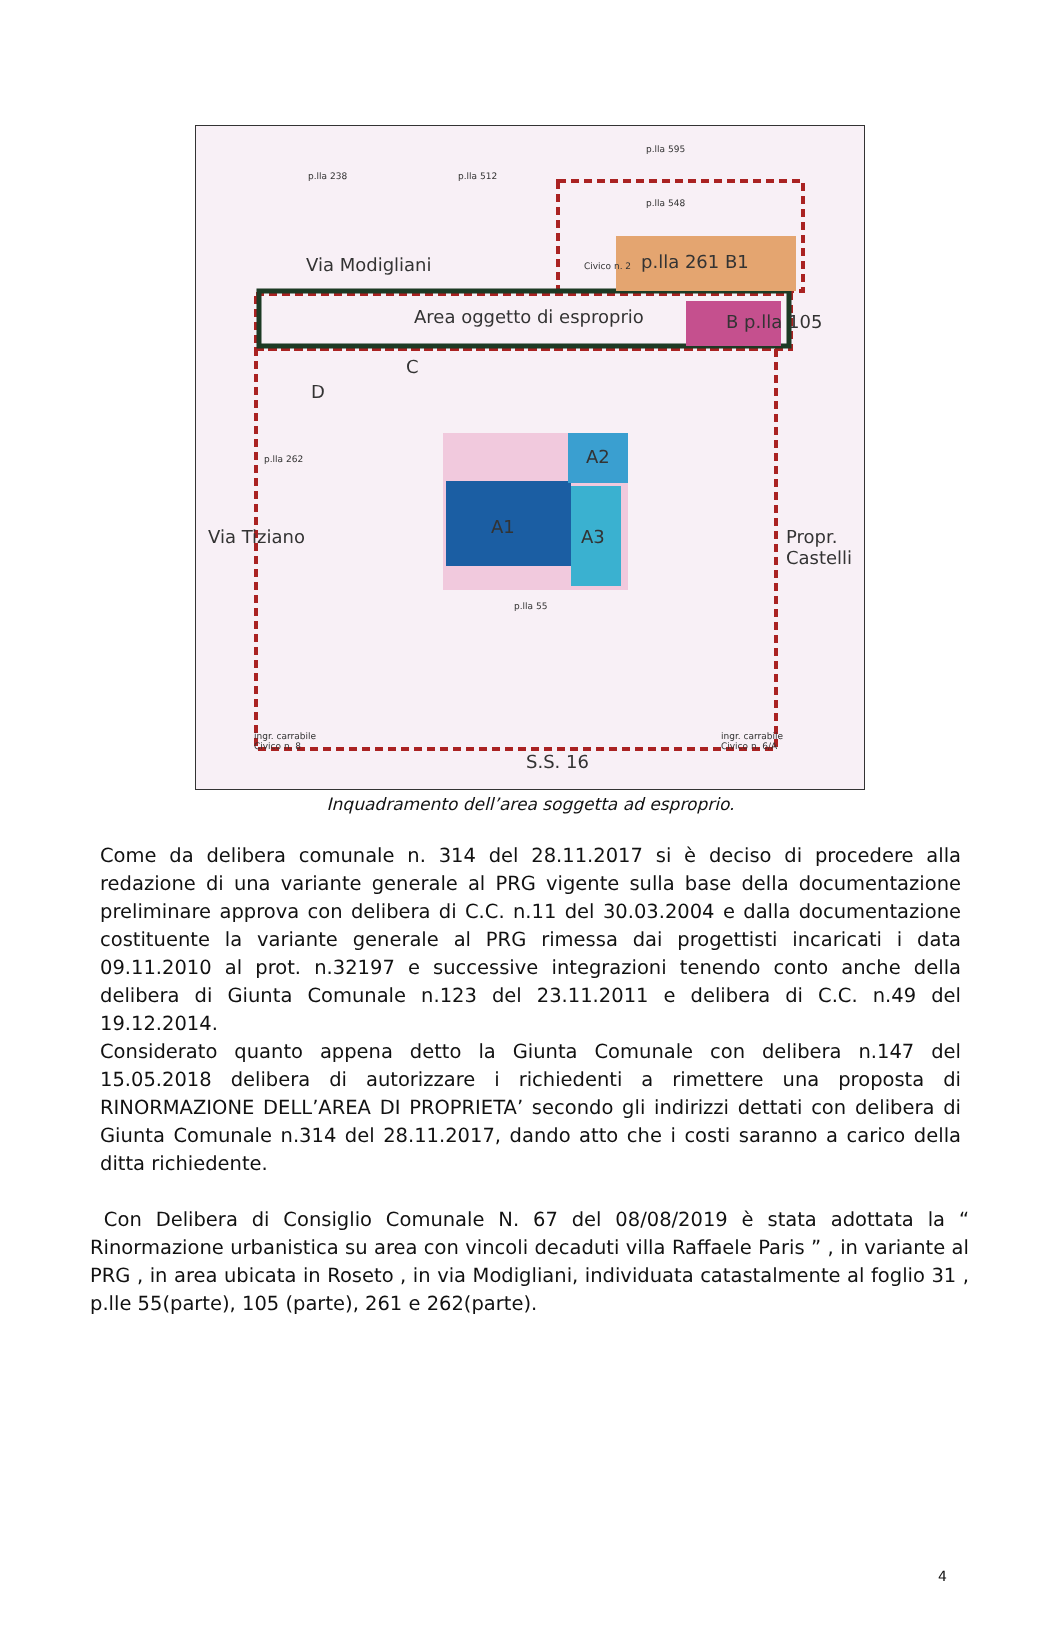p.lla 238 p.lla 512
p.lla 595
p.lla 548
Via Modigliani Civico n. 2 p.lla 261 B1
Area oggetto di esproprio B p.lla 105
C
D
p.lla 262
Via Tiziano
A2
A1 A3 Propr. Castelli
p.lla 55
ingr. carrabile
Civico n. 8
ingr. carrabile
Civico n. 6/A
S.S. 16
Inquadramento dell’area soggetta ad esproprio.
Come da delibera comunale n. 314 del 28.11.2017 si è deciso di procedere alla redazione di una variante generale al PRG vigente sulla base della documentazione preliminare approva con delibera di C.C. n.11 del 30.03.2004 e dalla documentazione costituente la variante generale al PRG rimessa dai progettisti incaricati i data 09.11.2010 al prot. n.32197 e successive integrazioni tenendo conto anche della delibera di Giunta Comunale n.123 del 23.11.2011 e delibera di C.C. n.49 del 19.12.2014.
Considerato quanto appena detto la Giunta Comunale con delibera n.147 del 15.05.2018 delibera di autorizzare i richiedenti a rimettere una proposta di RINORMAZIONE DELL’AREA DI PROPRIETA’ secondo gli indirizzi dettati con delibera di Giunta Comunale n.314 del 28.11.2017, dando atto che i costi saranno a carico della ditta richiedente.
Con Delibera di Consiglio Comunale N. 67 del 08/08/2019 è stata adottata la “ Rinormazione urbanistica su area con vincoli decaduti villa Raffaele Paris ” , in variante al PRG , in area ubicata in Roseto , in via Modigliani, individuata catastalmente al foglio 31 , p.lle 55(parte), 105 (parte), 261 e 262(parte).
4